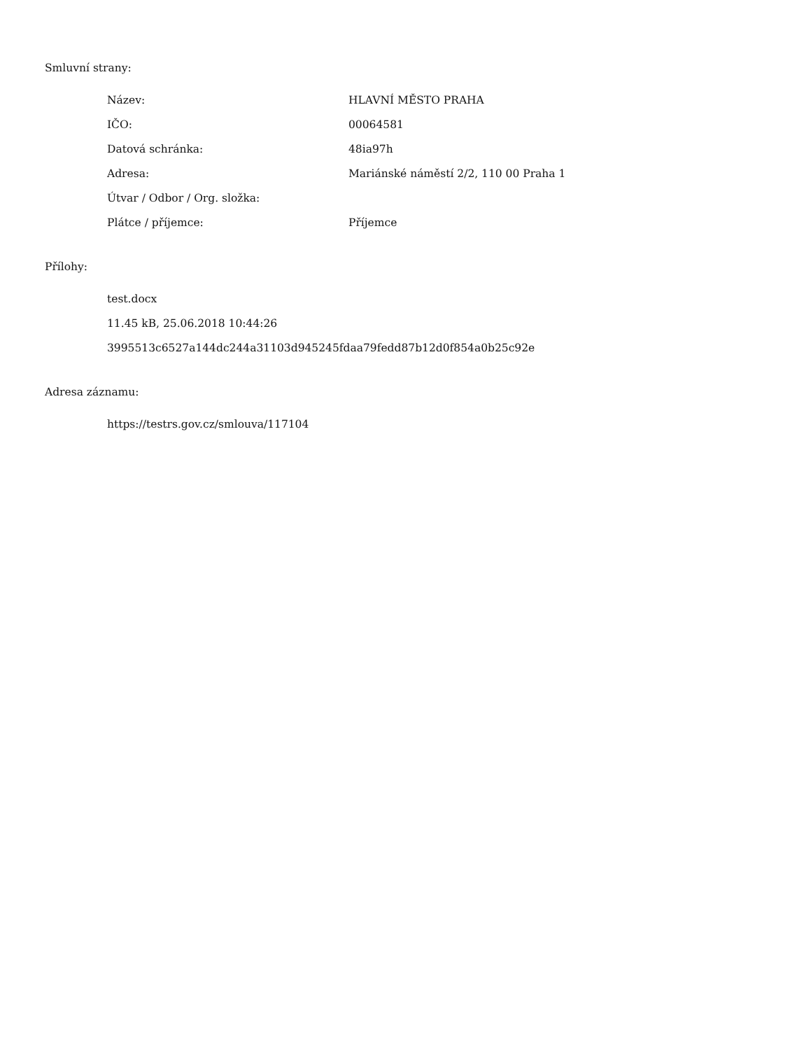Smluvní strany:
Název: HLAVNÍ MĚSTO PRAHA
IČO: 00064581
Datová schránka: 48ia97h
Adresa: Mariánské náměstí 2/2, 110 00 Praha 1
Útvar / Odbor / Org. složka:
Plátce / příjemce: Příjemce
Přílohy:
test.docx
11.45 kB, 25.06.2018 10:44:26
3995513c6527a144dc244a31103d945245fdaa79fedd87b12d0f854a0b25c92e
Adresa záznamu:
https://testrs.gov.cz/smlouva/117104